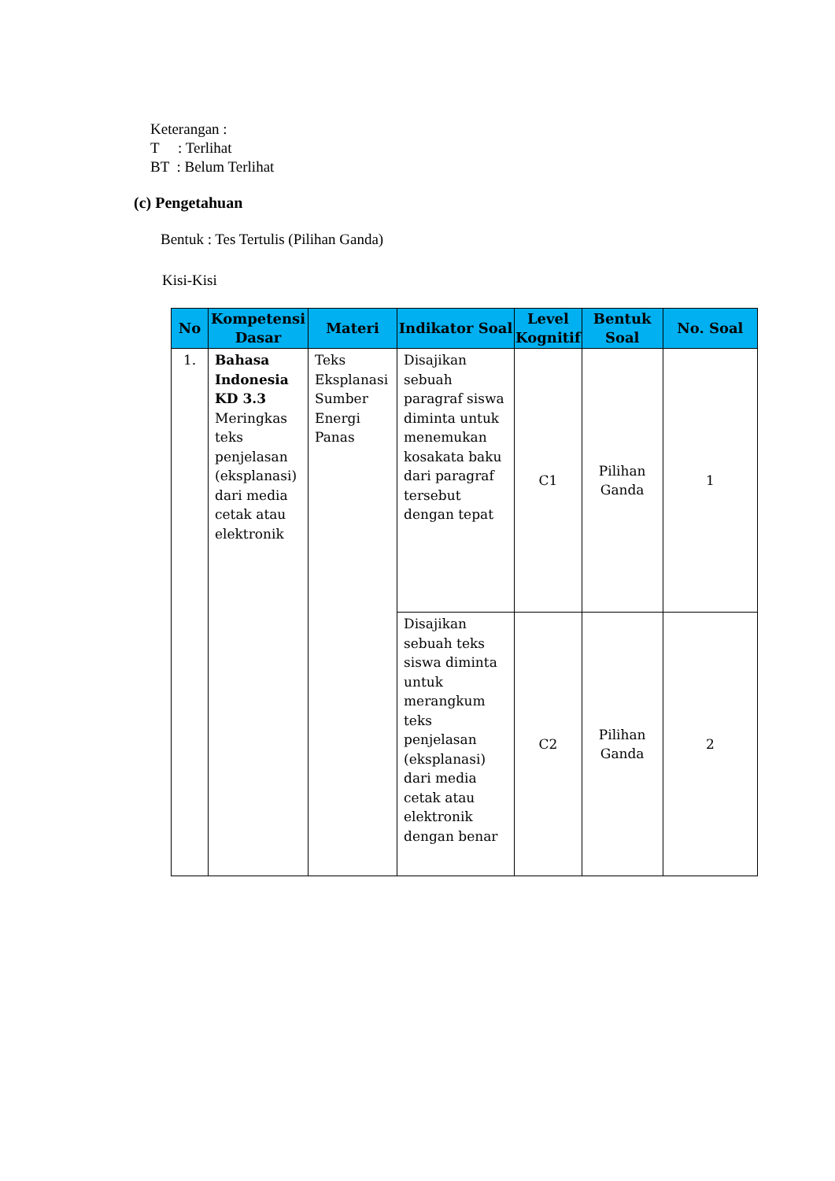Keterangan :
T : Terlihat
BT : Belum Terlihat
(c) Pengetahuan
Bentuk : Tes Tertulis (Pilihan Ganda)
Kisi-Kisi
| No | Kompetensi Dasar | Materi | Indikator Soal | Level Kognitif | Bentuk Soal | No. Soal |
| --- | --- | --- | --- | --- | --- | --- |
| 1. | Bahasa Indonesia KD 3.3 Meringkas teks penjelasan (eksplanasi) dari media cetak atau elektronik | Teks Eksplanasi Sumber Energi Panas | Disajikan sebuah paragraf siswa diminta untuk menemukan kosakata baku dari paragraf tersebut dengan tepat | C1 | Pilihan Ganda | 1 |
| | | | Disajikan sebuah teks siswa diminta untuk merangkum teks penjelasan (eksplanasi) dari media cetak atau elektronik dengan benar | C2 | Pilihan Ganda | 2 |